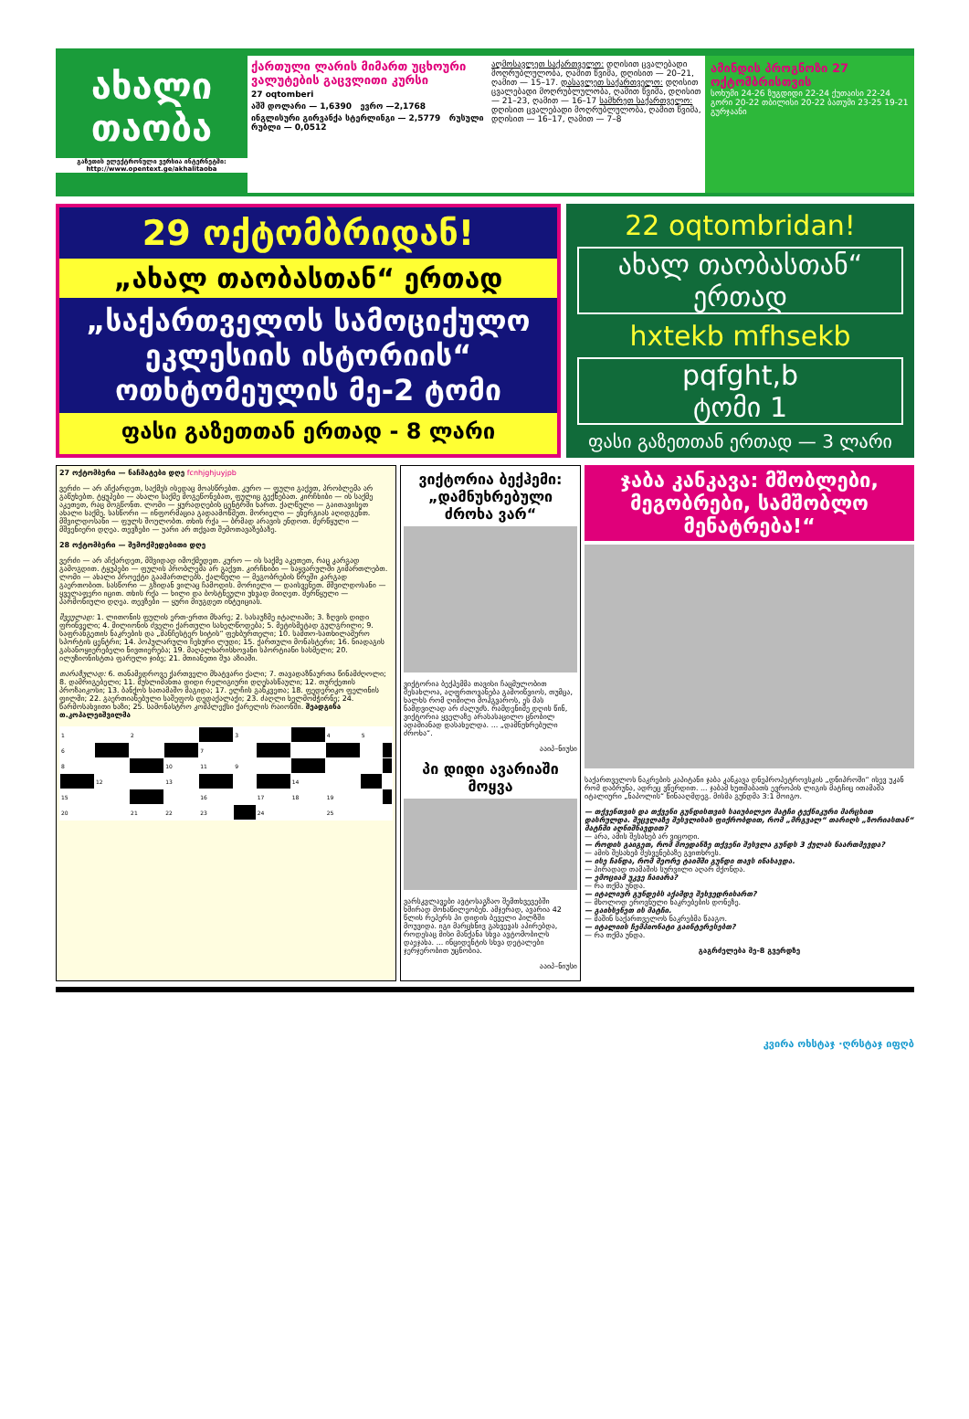ახალი თაობა
გაზეთის ელექტრონული ვერსია ინტერნეტში: http://www.opentext.ge/akhalitaoba
ქართული ლარის მიმართ უცხოური ვალუტების გაცვლითი კურსი
27 oqtomberi
აშშ დოლარი — 1,6390 ევრო —2,1768
ინგლისური გირვანქა სტერლინგი — 2,5779 რუსული რუბლი — 0,0512
აღმოსავლეთ საქართველო: დღისით ცვალებადი მოღრუბლულობა, ღამით წვიმა, დღისით — 20–21, ღამით — 15–17. დასავლეთ საქართველო: დღისით ცვალებადი მოღრუბლულობა, ღამით წვიმა, დღისით — 21–23, ღამით — 16–17 სამხრეთ საქართველო: დღისით ცვალებადი მოღრუბლულობა, ღამით წვიმა, დღისით — 16–17, ღამით — 7–8
ამინდის პროგნოზი 27 ოქტომბრისთვის
სოხუმი 24-26 ზუგდიდი 22-24 ქუთაისი 22-24 გორი 20-22 თბილისი 20-22 ბათუმი 23-25 19-21 გურჯაანი
29 ოქტომბრიდან!
„ახალ თაობასთან“ ერთად
„საქართველოს სამოციქულო ეკლესიის ისტორიის“
ოთხტომეულის მე-2 ტომი
ფასი გაზეთთან ერთად - 8 ლარი
22 oqtombridan!
ახალ თაობასთან“
ერთად
hxtekb mfhsekb
pqfght,b
ტომი 1
ფასი გაზეთთან ერთად — 3 ლარი
27 ოქტომბერი — ნაჩმატები დღე fcnhjghjuyjpb
ვერძი — არ აჩქარდეთ, საქმეს ისედაც მოასწრებთ. კურო — ფული გაქვთ, პრობლემა არ გაწუხებთ. ტყუპები — ახალი საქმე მოგეწონებათ, ფულიც გექნებათ. კირჩხიბი — ის საქმე აკეთეთ, რაც მოგწონთ. ლომი — ყურადღების ცენტრში ხართ. ქალწული — გაითავისეთ ახალი საქმე. სასწორი — ინფორმაცია გადაამოწმეთ. მორიელი — ენერგიას აღიდგენთ. მშვილდოსანი — ფულს შოულობთ. თხის რქა — ბრმად არავის ენდოთ. მერწყული — მშვენიერი დღეა. თევზები — უარი არ თქვათ შემოთავაზებაზე.
28 ოქტომბერი — შემოქმედებითი დღე
ვერძი — არ აჩქარდეთ, მშვიდად იმოქმედეთ. კურო — ის საქმე აკეთეთ, რაც კარგად გამოგდით. ტყუპები — ფულის პრობლემა არ გაქვთ. კირჩხიბი — საყვარულში გიმართლებთ. ლომი — ახალი პროექტი გაამართლებს. ქალწული — მეგობრების წრეში კარგად გაერთობით. სასწორი — გზიდან ვილაც ჩამოდის. მორიელი — დაისვენეთ. მშვილდოსანი — ყველაფერი იცით. თხის რქა — ხილი და ბოსტნეული უხვად მიიღეთ. მერწყული — პარმონიული დღეა. თევზები — ყური მიუგდეთ ინტუიციას.
შვეულად: 1. ლითონის ფულის ერთ-ერთი მხარე; 2. სასაუზმე იტალიაში; 3. ზღვის დიდი ფრინველი; 4. მილიონის ძველი ქართული სახელწოდება; 5. მეტისმეტად გულგრილი; 9. საფრანგეთის ნაკრების და „მანჩესტერ სიტის“ ფეხბურთელი; 10. სამთო-სათხილამურო სპორტის ცენტრი; 14. პოპულარული ჩეხური ლუდი; 15. ქართული მონასტერი; 16. ნიადაგის გასანოყიერებელი ნივთიერება; 19. მაღალხარისხოვანი სპორტიანი სასმელი; 20. ილუზიონისტთა ფარული ჯიბე; 21. მთიანეთი შუა აზიაში.
თარაზულად: 6. თანამედროვე ქართველი მხატვარი ქალი; 7. თავადაზნაურთა წინამძღოლი; 8. დამრიგებელი; 11. მუსლიმანთა დიდი რელიგიური დღესასწაული; 12. თურქეთის პროზაიკოსი; 13. ბანქოს სათამაშო მაგიდა; 17. ელჩის განკვეთა; 18. ფედერიკო ფელინის ფილმი; 22. გაერთიანებული საშეფოს დედაქალაქი; 23. ძაღლი ხელმომჭირნე; 24. წარმოსახვითი ხაზი; 25. სამონასტრო კომპლექსი ქარელის რაიონში. შეადგინა თ.კოპალეიშვილმა
| 1 | | 2 | | | 3 | | | 4 | 5 | |
| 6 | | | | 7 | | | | | | |
| 8 | | | 10 | 11 | 9 | | | | | |
| | 12 | | 13 | | | | 14 | | | |
| 15 | | | | 16 | | 17 | 18 | 19 | | |
| 20 | | 21 | 22 | 23 | | 24 | | 25 | | |
ვიქტორია ბექჰემი: „დამნუხრებული ძროხა ვარ“
ვიქტორია ბექჰემმა თავისი ჩაცმულობით შესახლოა, აღფრთოვანება გამოიწვიოს, თუმცა, ხალხს რომ ღიმილი მოჰგვაროს, ეს მას ნამდვილად არ ძალუძს. რამდენიმე დღის წინ, ვიქტორია ყველაზე არასასაცილო ცნობილ ადამიანად დასახელდა. ... „დამნუხრებული ძროხა“.
ააიპ–ნიუსი
პი დიდი ავარიაში მოყვა
ვარსკვლავები ავტოსაგზაო შემთხვევებში ხშირად მონაწილეობენ. ამჯერად, ავარია 42 წლის რეპერს პი დიდის ბეველი ჰილზში მოუვიდა. იგი მარცხნივ გახვევას აპირებდა, როდესაც მისი მანქანა სხვა ავტომობილს დაეჯახა. ... ინციდენტის სხვა დეტალები ჯერჯერობით უცნობია.
ააიპ–ნიუსი
ჯაბა კანკავა: მშობლები, მეგობრები, სამშობლო მენატრება!“
საქართველოს ნაკრების კაპიტანი ჯაბა კანკავა დნეპროპეტროვსკის „დნიპროში“ ისევ უკან რომ დაბრუნა, ადრეც ვწერდით. ... ჯაბამ ხუთშაბათს ევროპის ლიგის მატჩიც ითამაშა იტალიური „ნაპოლის“ წინააღმდეგ. მისმა გუნდმა 3:1 მოიგო.
— თქვენთვის და თქვენი გუნდისთვის საიუბილეო მატჩი ტექნიკური მარცხით დასრულდა. შეცვლაზე შესვლისას ფიქრობდით, რომ „მრგვალ“ თარიღს „ზორიასთან“ მატჩში აღნიშნავდით?
— არა, ამის შესახებ არ ვიცოდი.
— როდის გაიგეთ, რომ მოედანზე თქვენი შესვლა გუნდს 3 ქულას წაართმევდა?
— ამის შესახებ შესვენებაზე გვითხრეს.
— ისე ჩანდა, რომ მეორე ტაიმში გუნდი თავს იწახავდა.
— პირადად თამაშის სურვილი აღარ მქონდა.
— ემოციამ უკვე ჩაიარა?
— რა თქმა უნდა.
— იტალიურ გუნდებს აქამდე შეხვედრიხართ?
— მხოლოდ ეროვნული ნაკრებების დონეზე.
— გაიხსენეთ ის მატჩი.
— მაშინ საქართველოს ნაკრებმა წააგო.
— იტალიის ჩემპიონატი გაინტერესებთ?
— რა თქმა უნდა.
გაგრძელება მე-8 გვერდზე
კვირა ოხსტაჯ ·ღრსტაჯ იფღბ